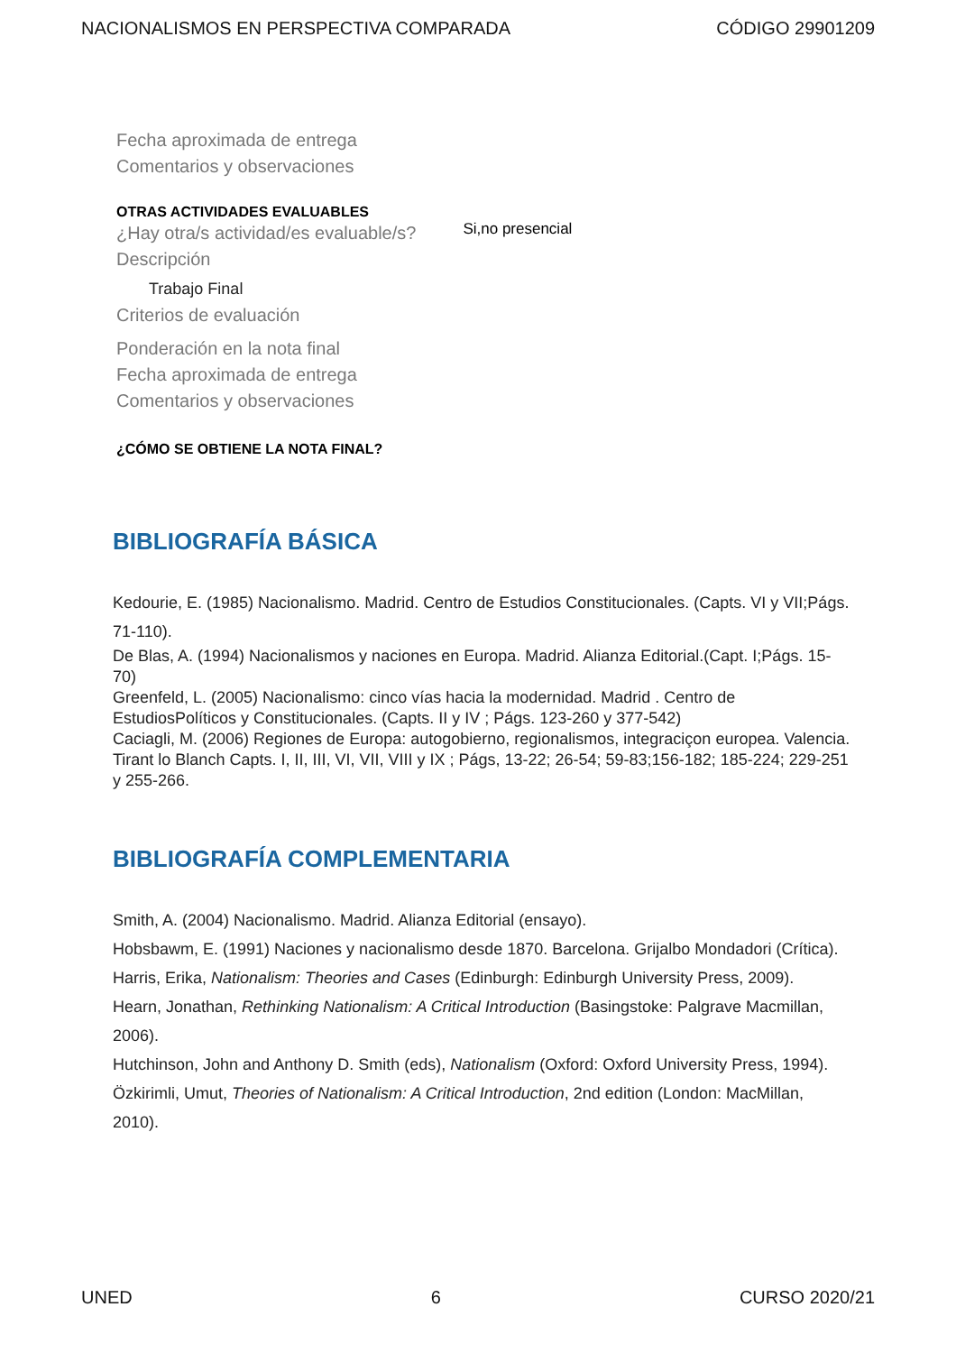NACIONALISMOS EN PERSPECTIVA COMPARADA CÓDIGO 29901209
Fecha aproximada de entrega
Comentarios y observaciones
OTRAS ACTIVIDADES EVALUABLES
¿Hay otra/s actividad/es evaluable/s?
Si,no presencial
Descripción
Trabajo Final
Criterios de evaluación
Ponderación en la nota final
Fecha aproximada de entrega
Comentarios y observaciones
¿CÓMO SE OBTIENE LA NOTA FINAL?
BIBLIOGRAFÍA BÁSICA
Kedourie, E. (1985) Nacionalismo. Madrid. Centro de Estudios Constitucionales. (Capts. VI y VII;Págs. 71-110).
De Blas, A. (1994) Nacionalismos y naciones en Europa. Madrid. Alianza Editorial.(Capt. I;Págs. 15-70)
Greenfeld, L. (2005) Nacionalismo: cinco vías hacia la modernidad. Madrid . Centro de EstudiosPolíticos y Constitucionales. (Capts. II y IV ; Págs. 123-260 y 377-542)
Caciagli, M. (2006) Regiones de Europa: autogobierno, regionalismos, integraciçon europea. Valencia. Tirant lo Blanch Capts. I, II, III, VI, VII, VIII y IX ; Págs, 13-22; 26-54; 59-83;156-182; 185-224; 229-251 y 255-266.
BIBLIOGRAFÍA COMPLEMENTARIA
Smith, A. (2004) Nacionalismo. Madrid. Alianza Editorial (ensayo).
Hobsbawm, E. (1991) Naciones y nacionalismo desde 1870. Barcelona. Grijalbo Mondadori (Crítica).
Harris, Erika, Nationalism: Theories and Cases (Edinburgh: Edinburgh University Press, 2009).
Hearn, Jonathan, Rethinking Nationalism: A Critical Introduction (Basingstoke: Palgrave Macmillan, 2006).
Hutchinson, John and Anthony D. Smith (eds), Nationalism (Oxford: Oxford University Press, 1994).
Özkirimli, Umut, Theories of Nationalism: A Critical Introduction, 2nd edition (London: MacMillan, 2010).
UNED 6 CURSO 2020/21